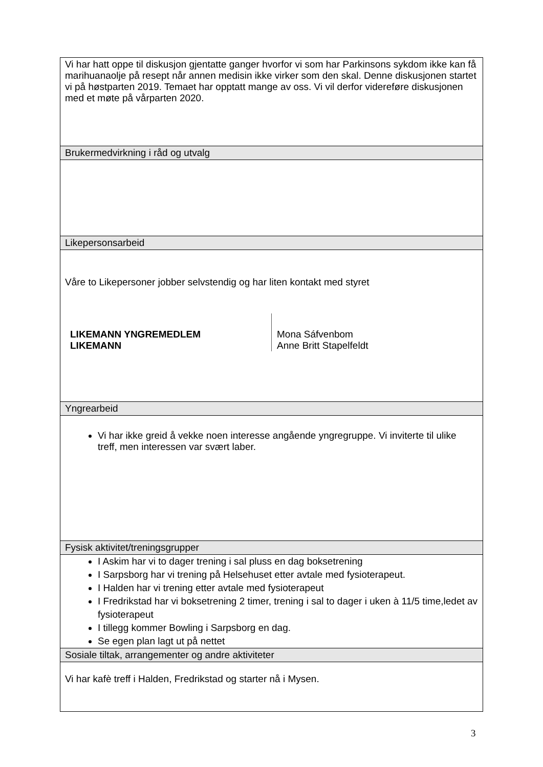| Vi har hatt oppe til diskusjon gjentatte ganger hvorfor vi som har Parkinsons sykdom ikke kan få marihuanaolje på resept når annen medisin ikke virker som den skal. Denne diskusjonen startet vi på høstparten 2019. Temaet har opptatt mange av oss. Vi vil derfor videreføre diskusjonen med et møte på vårparten 2020. |
| Brukermedvirkning i råd og utvalg |
| Likepersonsarbeid |
| Våre to Likepersoner jobber selvstendig og har liten kontakt med styret / LIKEMANN YNGREMEDLEM LIKEMANN / Mona Sáfvenbom Anne Britt Stapelfeldt / |
| Yngrearbeid |
| Vi har ikke greid å vekke noen interesse angående yngregruppe. Vi inviterte til ulike treff, men interessen var svært laber. |
| Fysisk aktivitet/treningsgrupper |
| I Askim har vi to dager trening i sal pluss en dag boksetrening I Sarpsborg har vi trening på Helsehuset etter avtale med fysioterapeut. I Halden har vi trening etter avtale med fysioterapeut I Fredrikstad har vi boksetrening 2 timer, trening i sal to dager i uken à 11/5 time,ledet av fysioterapeut I tillegg kommer Bowling i Sarpsborg en dag. Se egen plan lagt ut på nettet |
| Sosiale tiltak, arrangementer og andre aktiviteter |
| Vi har kafè treff i Halden, Fredrikstad og starter nå i Mysen. |
3